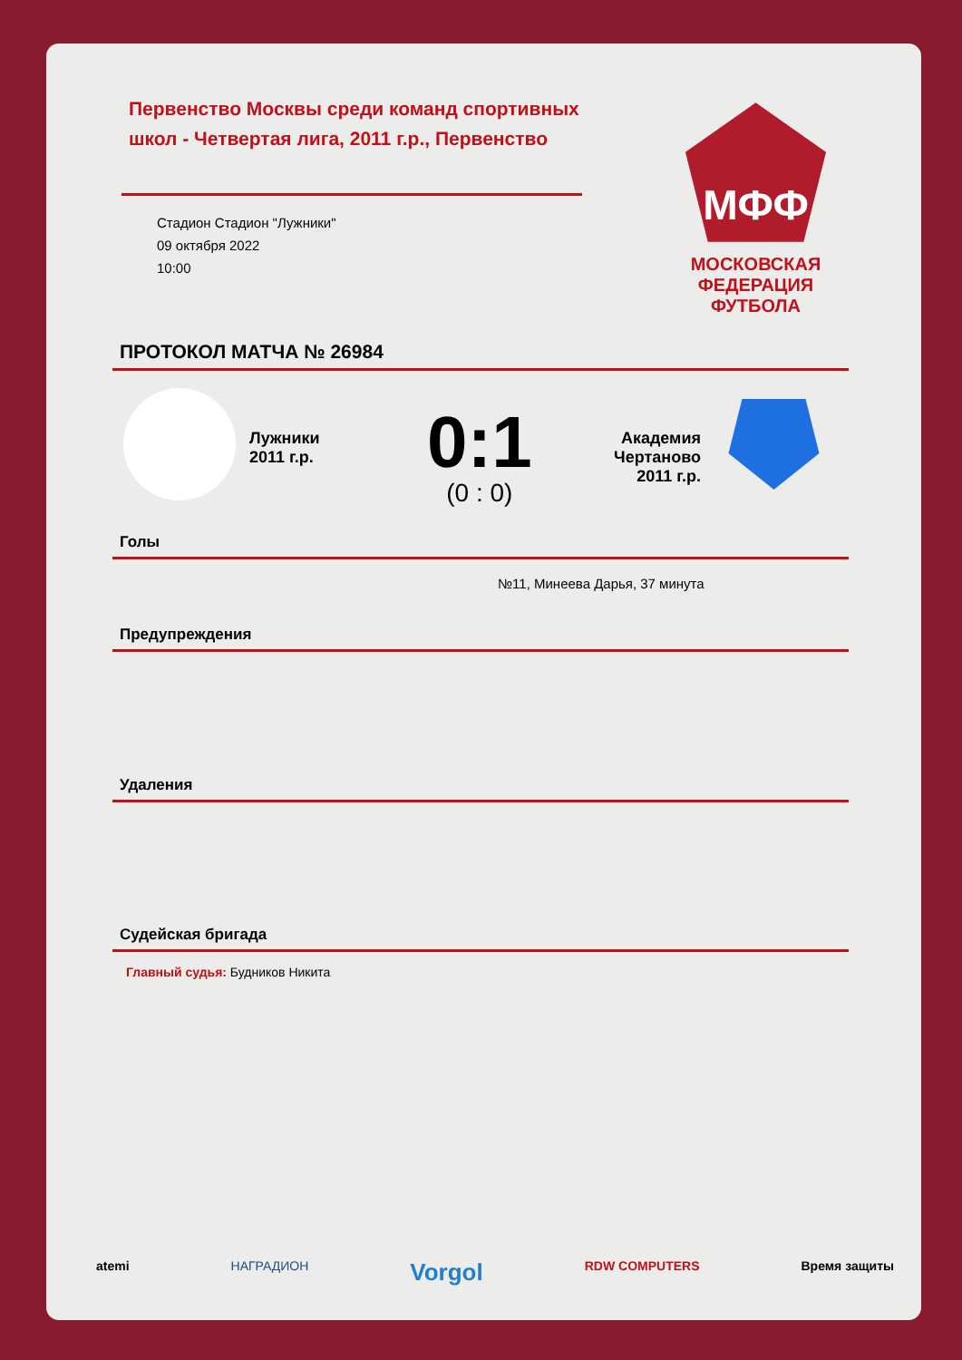Первенство Москвы среди команд спортивных школ - Четвертая лига, 2011 г.р., Первенство
Стадион Стадион "Лужники"
09 октября 2022
10:00
МФФ
МОСКОВСКАЯ ФЕДЕРАЦИЯ ФУТБОЛА
ПРОТОКОЛ МАТЧА № 26984
Лужники
2011 г.р.
0:1
(0 : 0)
Академия Чертаново 2011 г.р.
Голы
№11, Минеева Дарья, 37 минута
Предупреждения
Удаления
Судейская бригада
Главный судья: Будников Никита
atemi НАГРАДИОН Vorgol RDW COMPUTERS Время защиты